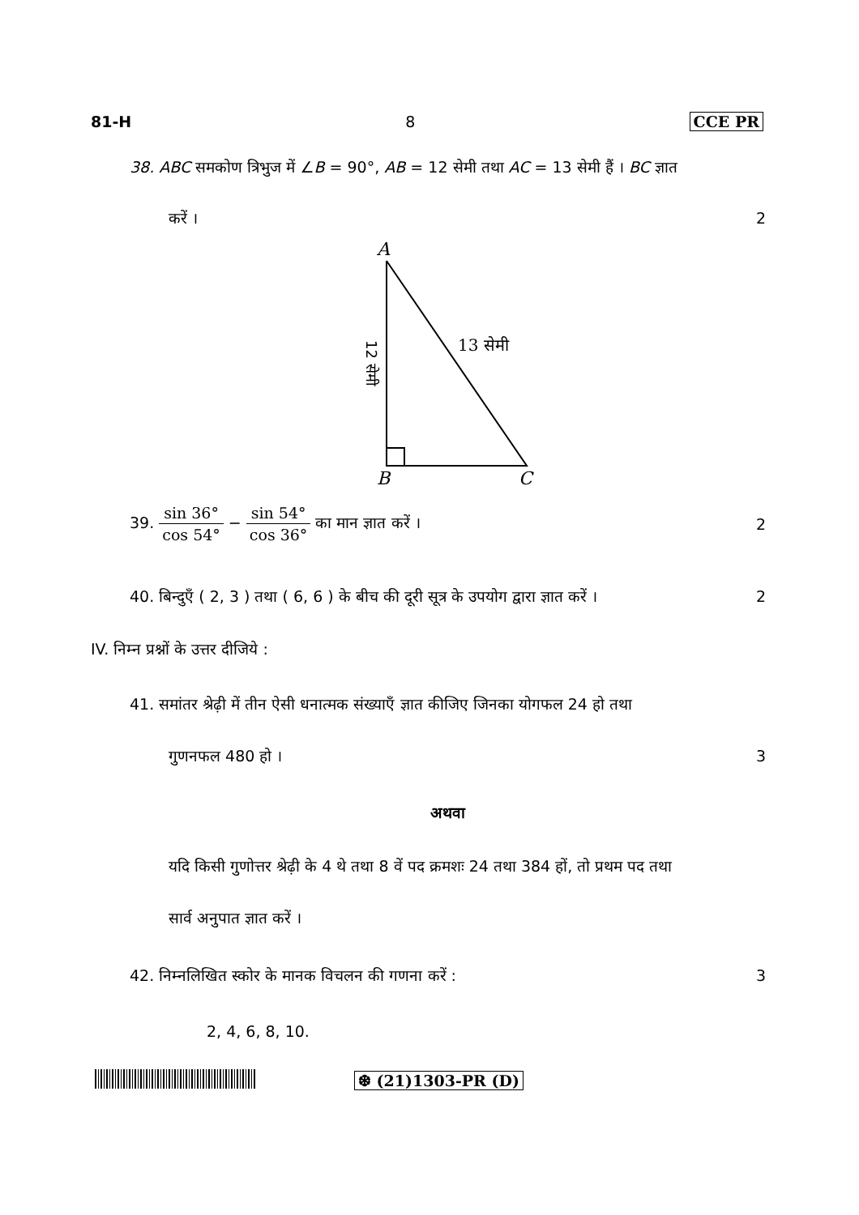81-H 8 CCE PR
38. ABC समकोण त्रिभुज में ∠B = 90°, AB = 12 सेमी तथा AC = 13 सेमी हैं । BC ज्ञात
करें । 2
A
13 सेमी
12 सेमी
B
C
39. sin 36° cos 54° − sin 54° cos 36° का मान ज्ञात करें । 2
40. बिन्दुएँ ( 2, 3 ) तथा ( 6, 6 ) के बीच की दूरी सूत्र के उपयोग द्वारा ज्ञात करें । 2
IV. निम्न प्रश्नों के उत्तर दीजिये :
41. समांतर श्रेढ़ी में तीन ऐसी धनात्मक संख्याएँ ज्ञात कीजिए जिनका योगफल 24 हो तथा
गुणनफल 480 हो । 3
अथवा
यदि किसी गुणोत्तर श्रेढ़ी के 4 थे तथा 8 वें पद क्रमशः 24 तथा 384 हों, तो प्रथम पद तथा
सार्व अनुपात ज्ञात करें ।
42. निम्नलिखित स्कोर के मानक विचलन की गणना करें : 3
2, 4, 6, 8, 10.
❆ (21)1303-PR (D)